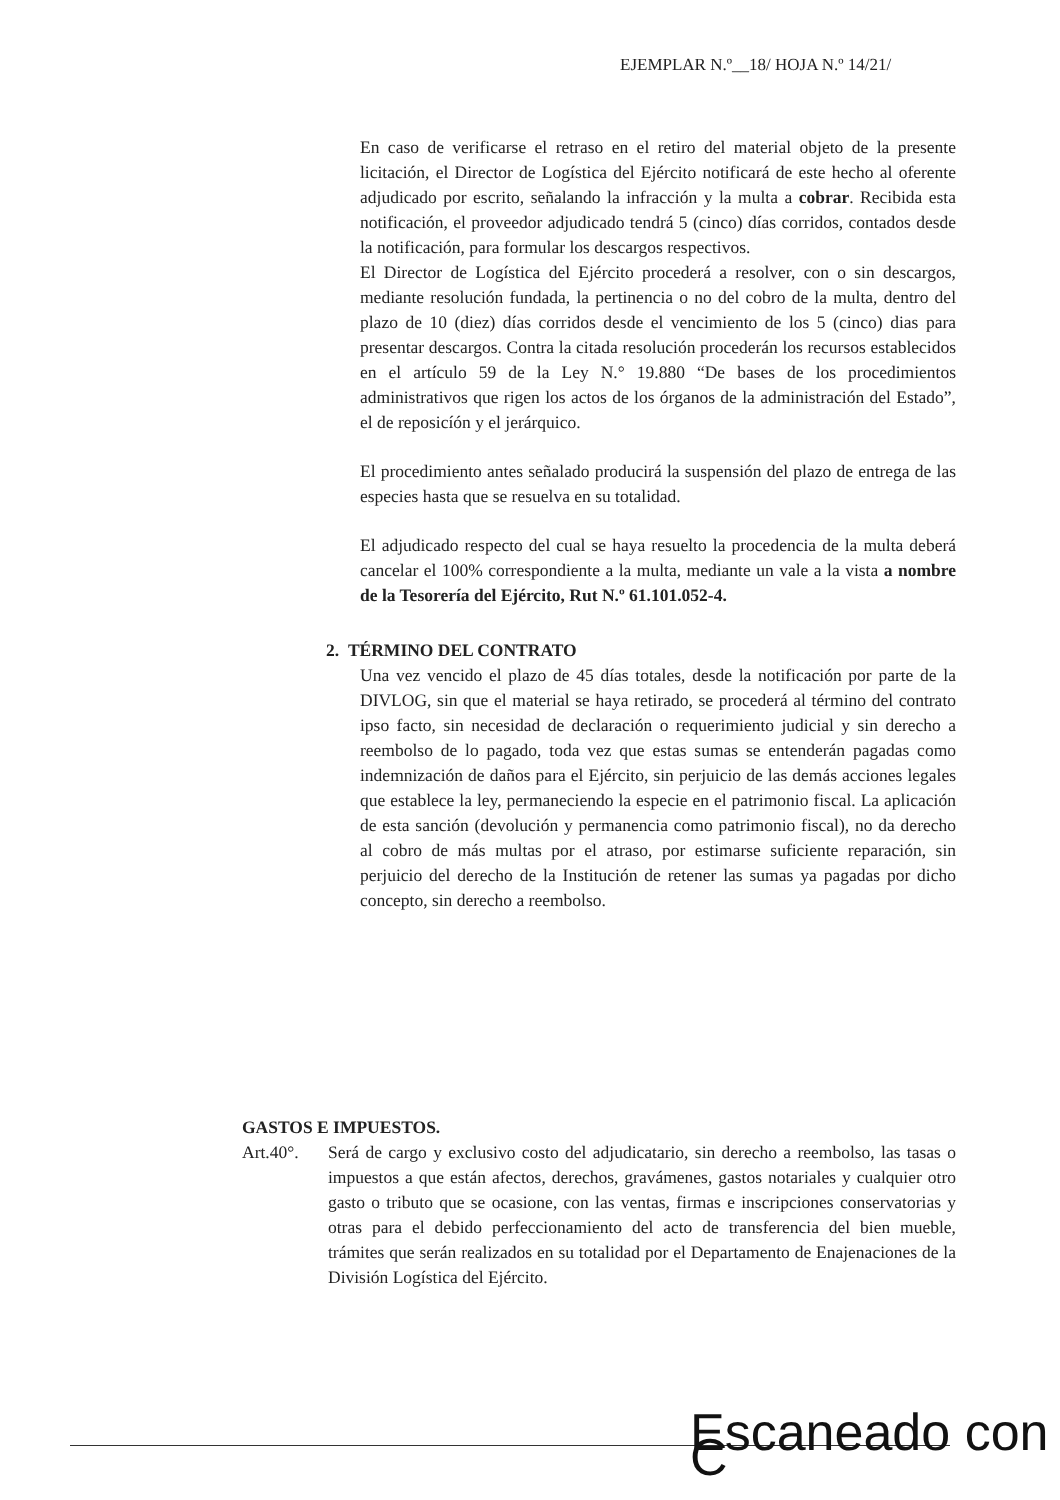EJEMPLAR N.º__18/ HOJA N.º 14/21/
En caso de verificarse el retraso en el retiro del material objeto de la presente licitación, el Director de Logística del Ejército notificará de este hecho al oferente adjudicado por escrito, señalando la infracción y la multa a cobrar. Recibida esta notificación, el proveedor adjudicado tendrá 5 (cinco) días corridos, contados desde la notificación, para formular los descargos respectivos.
El Director de Logística del Ejército procederá a resolver, con o sin descargos, mediante resolución fundada, la pertinencia o no del cobro de la multa, dentro del plazo de 10 (diez) días corridos desde el vencimiento de los 5 (cinco) dias para presentar descargos. Contra la citada resolución procederán los recursos establecidos en el artículo 59 de la Ley N.° 19.880 “De bases de los procedimientos administrativos que rigen los actos de los órganos de la administración del Estado”, el de reposicíón y el jerárquico.
El procedimiento antes señalado producirá la suspensión del plazo de entrega de las especies hasta que se resuelva en su totalidad.
El adjudicado respecto del cual se haya resuelto la procedencia de la multa deberá cancelar el 100% correspondiente a la multa, mediante un vale a la vista a nombre de la Tesorería del Ejército, Rut N.º 61.101.052-4.
2. TÉRMINO DEL CONTRATO
Una vez vencido el plazo de 45 días totales, desde la notificación por parte de la DIVLOG, sin que el material se haya retirado, se procederá al término del contrato ipso facto, sin necesidad de declaración o requerimiento judicial y sin derecho a reembolso de lo pagado, toda vez que estas sumas se entenderán pagadas como indemnización de daños para el Ejército, sin perjuicio de las demás acciones legales que establece la ley, permaneciendo la especie en el patrimonio fiscal. La aplicación de esta sanción (devolución y permanencia como patrimonio fiscal), no da derecho al cobro de más multas por el atraso, por estimarse suficiente reparación, sin perjuicio del derecho de la Institución de retener las sumas ya pagadas por dicho concepto, sin derecho a reembolso.
GASTOS E IMPUESTOS.
Art.40°. Será de cargo y exclusivo costo del adjudicatario, sin derecho a reembolso, las tasas o impuestos a que están afectos, derechos, gravámenes, gastos notariales y cualquier otro gasto o tributo que se ocasione, con las ventas, firmas e inscripciones conservatorias y otras para el debido perfeccionamiento del acto de transferencia del bien mueble, trámites que serán realizados en su totalidad por el Departamento de Enajenaciones de la División Logística del Ejército.
Escaneado con C